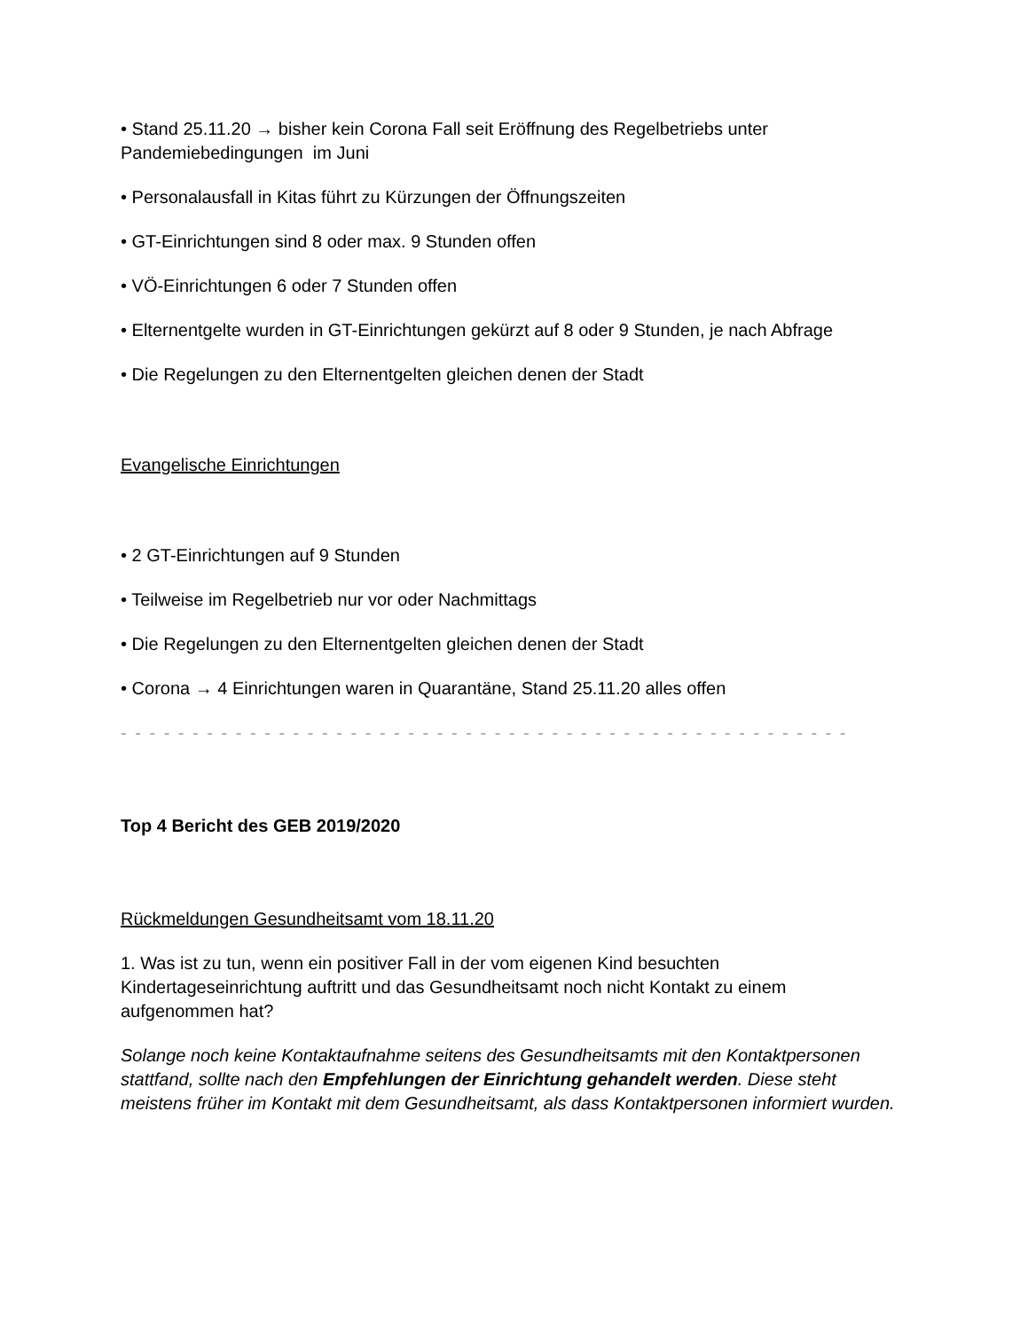• Stand 25.11.20 → bisher kein Corona Fall seit Eröffnung des Regelbetriebs unter Pandemiebedingungen im Juni
• Personalausfall in Kitas führt zu Kürzungen der Öffnungszeiten
• GT-Einrichtungen sind 8 oder max. 9 Stunden offen
• VÖ-Einrichtungen 6 oder 7 Stunden offen
• Elternentgelte wurden in GT-Einrichtungen gekürzt auf 8 oder 9 Stunden, je nach Abfrage
• Die Regelungen zu den Elternentgelten gleichen denen der Stadt
Evangelische Einrichtungen
• 2 GT-Einrichtungen auf 9 Stunden
• Teilweise im Regelbetrieb nur vor oder Nachmittags
• Die Regelungen zu den Elternentgelten gleichen denen der Stadt
• Corona → 4 Einrichtungen waren in Quarantäne, Stand 25.11.20 alles offen
- - - - - - - - - - - - - - - - - - - - - - - - - - - - - - - - - - - - - - - - - - - - - - - - - - - - - - - - - - - - - - - - -
Top 4 Bericht des GEB 2019/2020
Rückmeldungen Gesundheitsamt vom 18.11.20
1. Was ist zu tun, wenn ein positiver Fall in der vom eigenen Kind besuchten Kindertageseinrichtung auftritt und das Gesundheitsamt noch nicht Kontakt zu einem aufgenommen hat?
Solange noch keine Kontaktaufnahme seitens des Gesundheitsamts mit den Kontaktpersonen stattfand, sollte nach den Empfehlungen der Einrichtung gehandelt werden. Diese steht meistens früher im Kontakt mit dem Gesundheitsamt, als dass Kontaktpersonen informiert wurden.